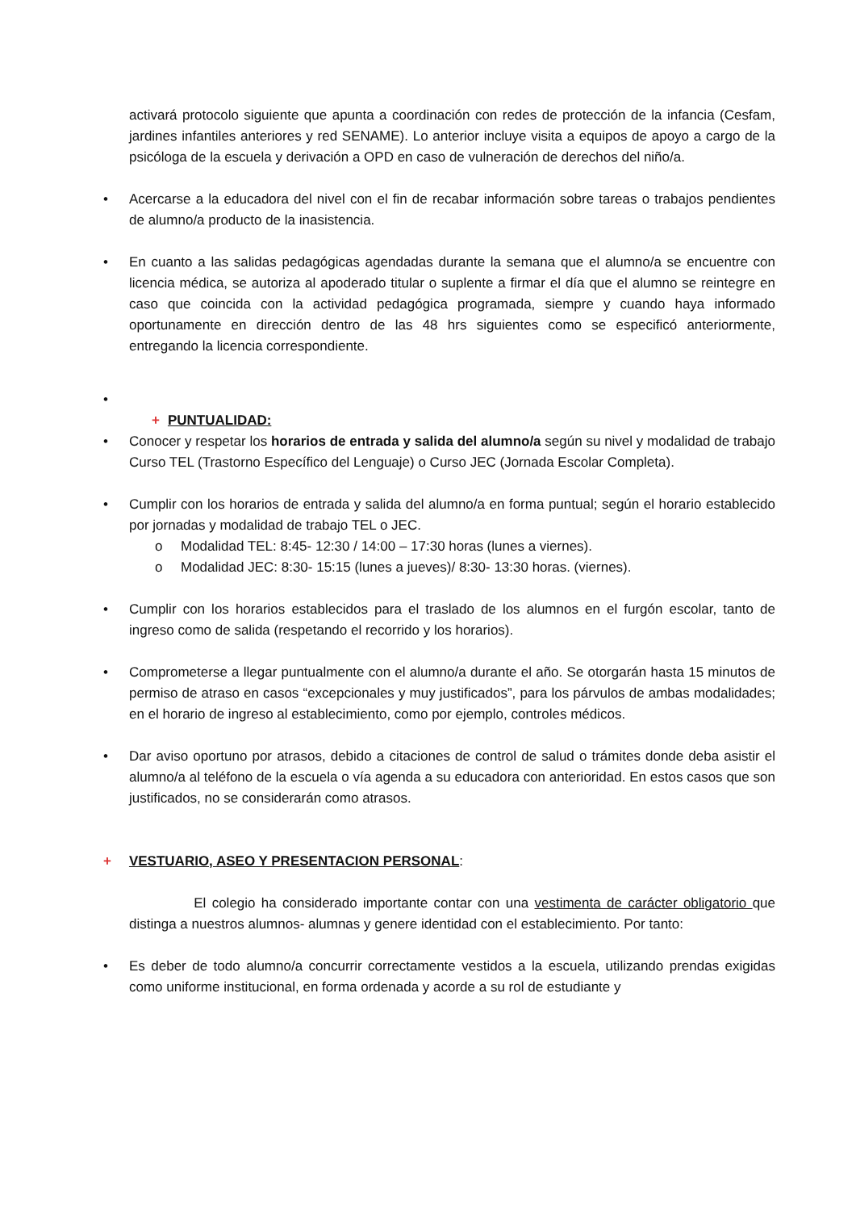activará protocolo siguiente que apunta a coordinación con redes de protección de la infancia (Cesfam, jardines infantiles anteriores y red SENAME). Lo anterior incluye visita a equipos de apoyo a cargo de la psicóloga de la escuela y derivación a OPD en caso de vulneración de derechos del niño/a.
• Acercarse a la educadora del nivel con el fin de recabar información sobre tareas o trabajos pendientes de alumno/a producto de la inasistencia.
• En cuanto a las salidas pedagógicas agendadas durante la semana que el alumno/a se encuentre con licencia médica, se autoriza al apoderado titular o suplente a firmar el día que el alumno se reintegre en caso que coincida con la actividad pedagógica programada, siempre y cuando haya informado oportunamente en dirección dentro de las 48 hrs siguientes como se especificó anteriormente, entregando la licencia correspondiente.
•
+ PUNTUALIDAD:
• Conocer y respetar los horarios de entrada y salida del alumno/a según su nivel y modalidad de trabajo Curso TEL (Trastorno Específico del Lenguaje) o Curso JEC (Jornada Escolar Completa).
• Cumplir con los horarios de entrada y salida del alumno/a en forma puntual; según el horario establecido por jornadas y modalidad de trabajo TEL o JEC.
o Modalidad TEL: 8:45- 12:30 / 14:00 – 17:30 horas (lunes a viernes).
o Modalidad JEC: 8:30- 15:15 (lunes a jueves)/ 8:30- 13:30 horas. (viernes).
• Cumplir con los horarios establecidos para el traslado de los alumnos en el furgón escolar, tanto de ingreso como de salida (respetando el recorrido y los horarios).
• Comprometerse a llegar puntualmente con el alumno/a durante el año. Se otorgarán hasta 15 minutos de permiso de atraso en casos “excepcionales y muy justificados”, para los párvulos de ambas modalidades; en el horario de ingreso al establecimiento, como por ejemplo, controles médicos.
• Dar aviso oportuno por atrasos, debido a citaciones de control de salud o trámites donde deba asistir el alumno/a al teléfono de la escuela o vía agenda a su educadora con anterioridad. En estos casos que son justificados, no se considerarán como atrasos.
+ VESTUARIO, ASEO Y PRESENTACION PERSONAL:
El colegio ha considerado importante contar con una vestimenta de carácter obligatorio que distinga a nuestros alumnos- alumnas y genere identidad con el establecimiento. Por tanto:
• Es deber de todo alumno/a concurrir correctamente vestidos a la escuela, utilizando prendas exigidas como uniforme institucional, en forma ordenada y acorde a su rol de estudiante y